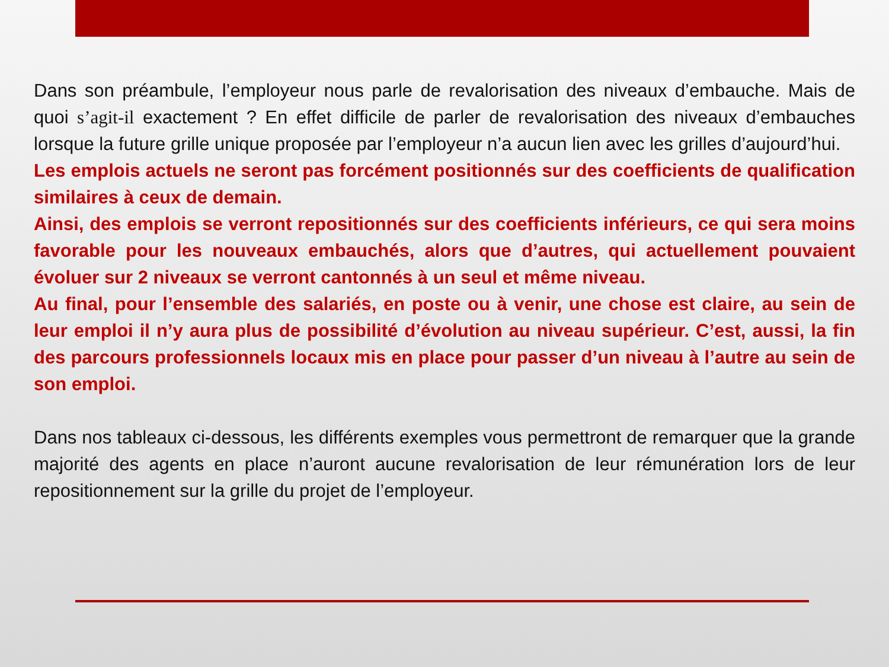Dans son préambule, l’employeur nous parle de revalorisation des niveaux d’embauche. Mais de quoi s’agit-il exactement ? En effet difficile de parler de revalorisation des niveaux d’embauches lorsque la future grille unique proposée par l’employeur n’a aucun lien avec les grilles d’aujourd’hui.
Les emplois actuels ne seront pas forcément positionnés sur des coefficients de qualification similaires à ceux de demain.
Ainsi, des emplois se verront repositionnés sur des coefficients inférieurs, ce qui sera moins favorable pour les nouveaux embauchés, alors que d’autres, qui actuellement pouvaient évoluer sur 2 niveaux se verront cantonnés à un seul et même niveau.
Au final, pour l’ensemble des salariés, en poste ou à venir, une chose est claire, au sein de leur emploi il n’y aura plus de possibilité d’évolution au niveau supérieur. C’est, aussi, la fin des parcours professionnels locaux mis en place pour passer d’un niveau à l’autre au sein de son emploi.
Dans nos tableaux ci-dessous, les différents exemples vous permettront de remarquer que la grande majorité des agents en place n’auront aucune revalorisation de leur rémunération lors de leur repositionnement sur la grille du projet de l’employeur.